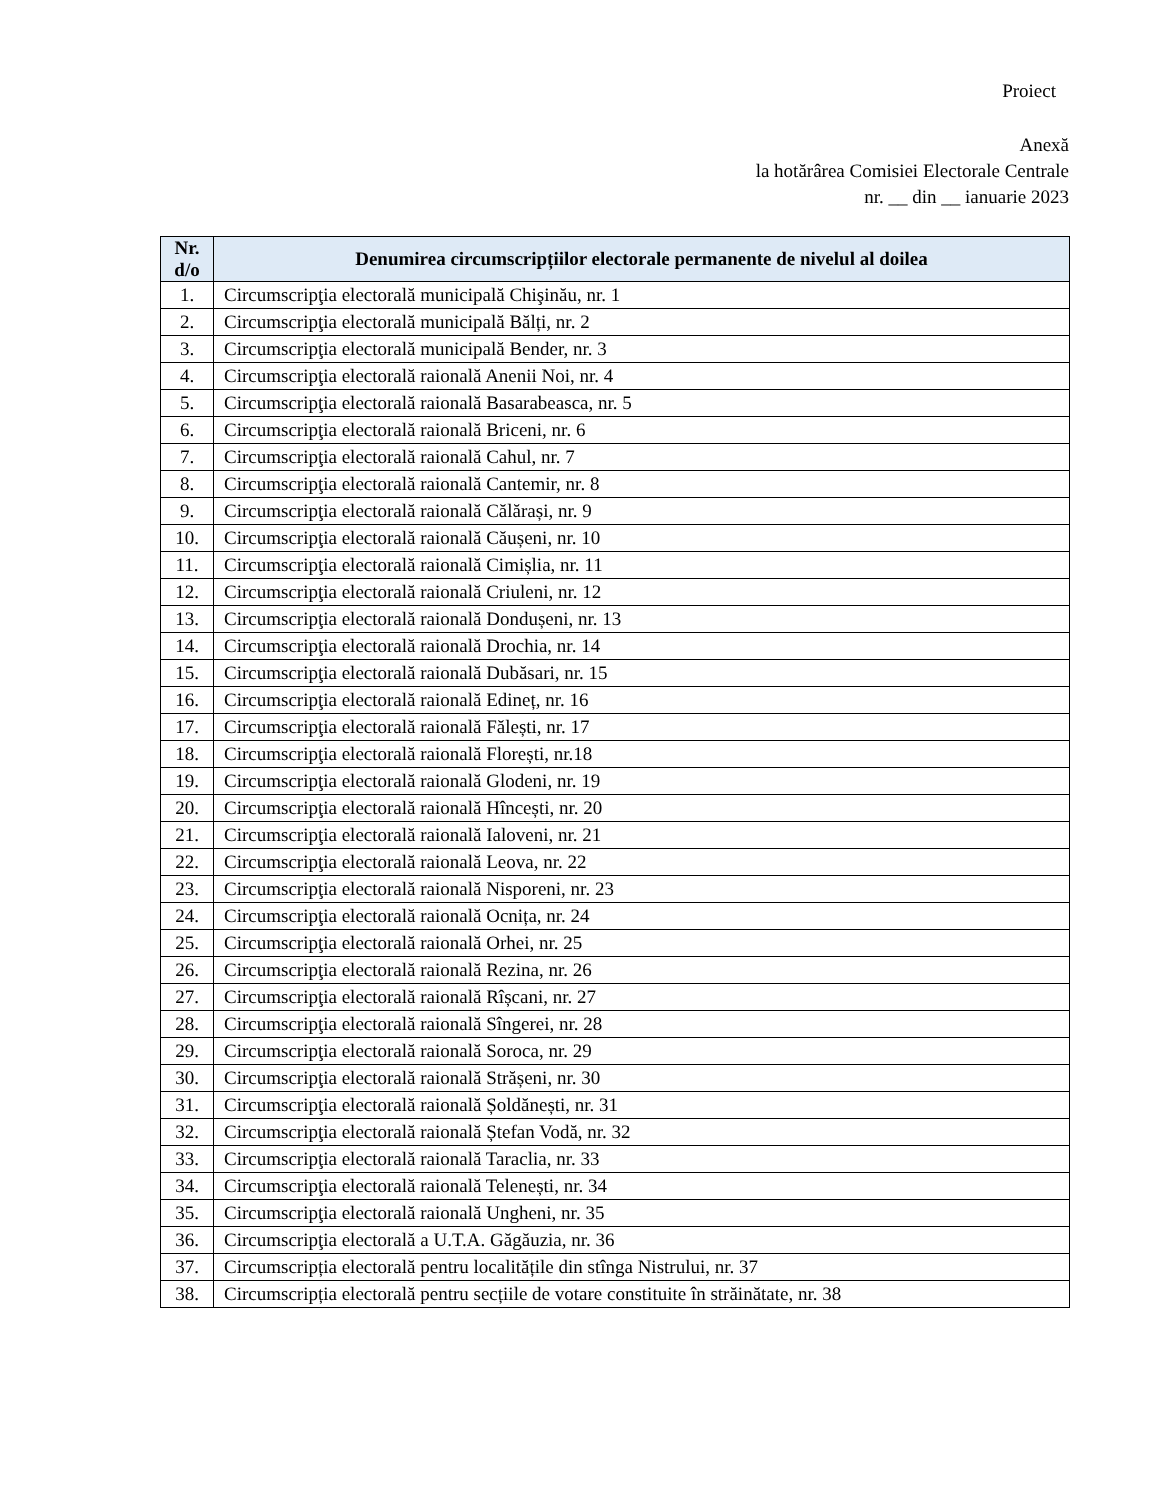Proiect
Anexă
la hotărârea Comisiei Electorale Centrale
nr. __ din __ ianuarie 2023
| Nr. d/o | Denumirea circumscripțiilor electorale permanente de nivelul al doilea |
| --- | --- |
| 1. | Circumscripţia electorală municipală Chişinău, nr. 1 |
| 2. | Circumscripţia electorală municipală Bălți, nr. 2 |
| 3. | Circumscripţia electorală municipală Bender, nr. 3 |
| 4. | Circumscripţia electorală raională Anenii Noi, nr. 4 |
| 5. | Circumscripţia electorală raională Basarabeasca, nr. 5 |
| 6. | Circumscripţia electorală raională Briceni, nr. 6 |
| 7. | Circumscripţia electorală raională Cahul, nr. 7 |
| 8. | Circumscripţia electorală raională Cantemir, nr. 8 |
| 9. | Circumscripţia electorală raională Călărași, nr. 9 |
| 10. | Circumscripţia electorală raională Căușeni, nr. 10 |
| 11. | Circumscripţia electorală raională Cimișlia, nr. 11 |
| 12. | Circumscripţia electorală raională Criuleni, nr. 12 |
| 13. | Circumscripţia electorală raională Dondușeni, nr. 13 |
| 14. | Circumscripţia electorală raională Drochia, nr. 14 |
| 15. | Circumscripţia electorală raională Dubăsari, nr. 15 |
| 16. | Circumscripţia electorală raională Edineț, nr. 16 |
| 17. | Circumscripţia electorală raională Fălești, nr. 17 |
| 18. | Circumscripţia electorală raională Florești, nr.18 |
| 19. | Circumscripţia electorală raională Glodeni, nr. 19 |
| 20. | Circumscripţia electorală raională Hîncești, nr. 20 |
| 21. | Circumscripţia electorală raională Ialoveni, nr. 21 |
| 22. | Circumscripţia electorală raională Leova, nr. 22 |
| 23. | Circumscripţia electorală raională Nisporeni, nr. 23 |
| 24. | Circumscripţia electorală raională Ocnița, nr. 24 |
| 25. | Circumscripţia electorală raională Orhei, nr. 25 |
| 26. | Circumscripţia electorală raională Rezina, nr. 26 |
| 27. | Circumscripţia electorală raională Rîșcani, nr. 27 |
| 28. | Circumscripţia electorală raională Sîngerei, nr. 28 |
| 29. | Circumscripţia electorală raională Soroca, nr. 29 |
| 30. | Circumscripţia electorală raională Strășeni, nr. 30 |
| 31. | Circumscripţia electorală raională Șoldănești, nr. 31 |
| 32. | Circumscripţia electorală raională Ștefan Vodă, nr. 32 |
| 33. | Circumscripţia electorală raională Taraclia, nr. 33 |
| 34. | Circumscripţia electorală raională Telenești, nr. 34 |
| 35. | Circumscripţia electorală raională Ungheni, nr. 35 |
| 36. | Circumscripţia electorală a U.T.A. Găgăuzia, nr. 36 |
| 37. | Circumscripția electorală pentru localitățile din stînga Nistrului, nr. 37 |
| 38. | Circumscripția electorală pentru secțiile de votare constituite în străinătate, nr. 38 |